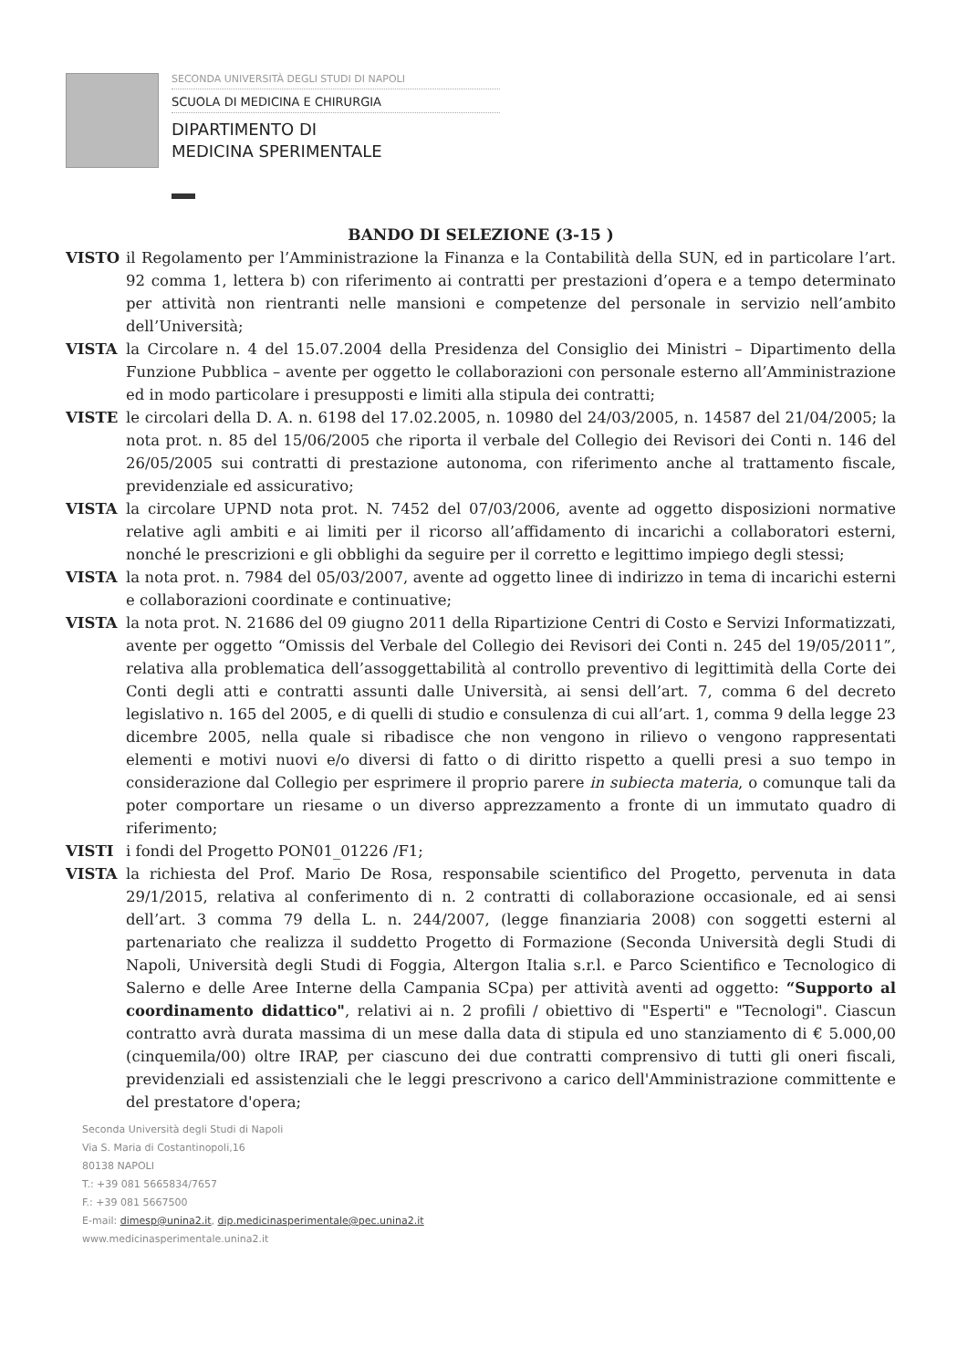SECONDA UNIVERSITÀ DEGLI STUDI DI NAPOLI
SCUOLA DI MEDICINA E CHIRURGIA
DIPARTIMENTO DI
MEDICINA SPERIMENTALE
BANDO DI SELEZIONE (3-15 )
VISTO il Regolamento per l’Amministrazione la Finanza e la Contabilità della SUN, ed in particolare l’art. 92 comma 1, lettera b) con riferimento ai contratti per prestazioni d’opera e a tempo determinato per attività non rientranti nelle mansioni e competenze del personale in servizio nell’ambito dell’Università;
VISTA la Circolare n. 4 del 15.07.2004 della Presidenza del Consiglio dei Ministri – Dipartimento della Funzione Pubblica – avente per oggetto le collaborazioni con personale esterno all’Amministrazione ed in modo particolare i presupposti e limiti alla stipula dei contratti;
VISTE le circolari della D. A. n. 6198 del 17.02.2005, n. 10980 del 24/03/2005, n. 14587 del 21/04/2005; la nota prot. n. 85 del 15/06/2005 che riporta il verbale del Collegio dei Revisori dei Conti n. 146 del 26/05/2005 sui contratti di prestazione autonoma, con riferimento anche al trattamento fiscale, previdenziale ed assicurativo;
VISTA la circolare UPND nota prot. N. 7452 del 07/03/2006, avente ad oggetto disposizioni normative relative agli ambiti e ai limiti per il ricorso all’affidamento di incarichi a collaboratori esterni, nonché le prescrizioni e gli obblighi da seguire per il corretto e legittimo impiego degli stessi;
VISTA la nota prot. n. 7984 del 05/03/2007, avente ad oggetto linee di indirizzo in tema di incarichi esterni e collaborazioni coordinate e continuative;
VISTA la nota prot. N. 21686 del 09 giugno 2011 della Ripartizione Centri di Costo e Servizi Informatizzati, avente per oggetto “Omissis del Verbale del Collegio dei Revisori dei Conti n. 245 del 19/05/2011”, relativa alla problematica dell’assoggettabilità al controllo preventivo di legittimità della Corte dei Conti degli atti e contratti assunti dalle Università, ai sensi dell’art. 7, comma 6 del decreto legislativo n. 165 del 2005, e di quelli di studio e consulenza di cui all’art. 1, comma 9 della legge 23 dicembre 2005, nella quale si ribadisce che non vengono in rilievo o vengono rappresentati elementi e motivi nuovi e/o diversi di fatto o di diritto rispetto a quelli presi a suo tempo in considerazione dal Collegio per esprimere il proprio parere in subiecta materia, o comunque tali da poter comportare un riesame o un diverso apprezzamento a fronte di un immutato quadro di riferimento;
VISTI i fondi del Progetto PON01_01226 /F1;
VISTA la richiesta del Prof. Mario De Rosa, responsabile scientifico del Progetto, pervenuta in data 29/1/2015, relativa al conferimento di n. 2 contratti di collaborazione occasionale, ed ai sensi dell’art. 3 comma 79 della L. n. 244/2007, (legge finanziaria 2008) con soggetti esterni al partenariato che realizza il suddetto Progetto di Formazione (Seconda Università degli Studi di Napoli, Università degli Studi di Foggia, Altergon Italia s.r.l. e Parco Scientifico e Tecnologico di Salerno e delle Aree Interne della Campania SCpa) per attività aventi ad oggetto: “Supporto al coordinamento didattico", relativi ai n. 2 profili / obiettivo di "Esperti" e "Tecnologi". Ciascun contratto avrà durata massima di un mese dalla data di stipula ed uno stanziamento di € 5.000,00 (cinquemila/00) oltre IRAP, per ciascuno dei due contratti comprensivo di tutti gli oneri fiscali, previdenziali ed assistenziali che le leggi prescrivono a carico dell'Amministrazione committente e del prestatore d'opera;
Seconda Università degli Studi di Napoli
Via S. Maria di Costantinopoli,16
80138 NAPOLI
T.: +39 081 5665834/7657
F.: +39 081 5667500
E-mail: dimesp@unina2.it, dip.medicinasperimentale@pec.unina2.it
www.medicinasperimentale.unina2.it